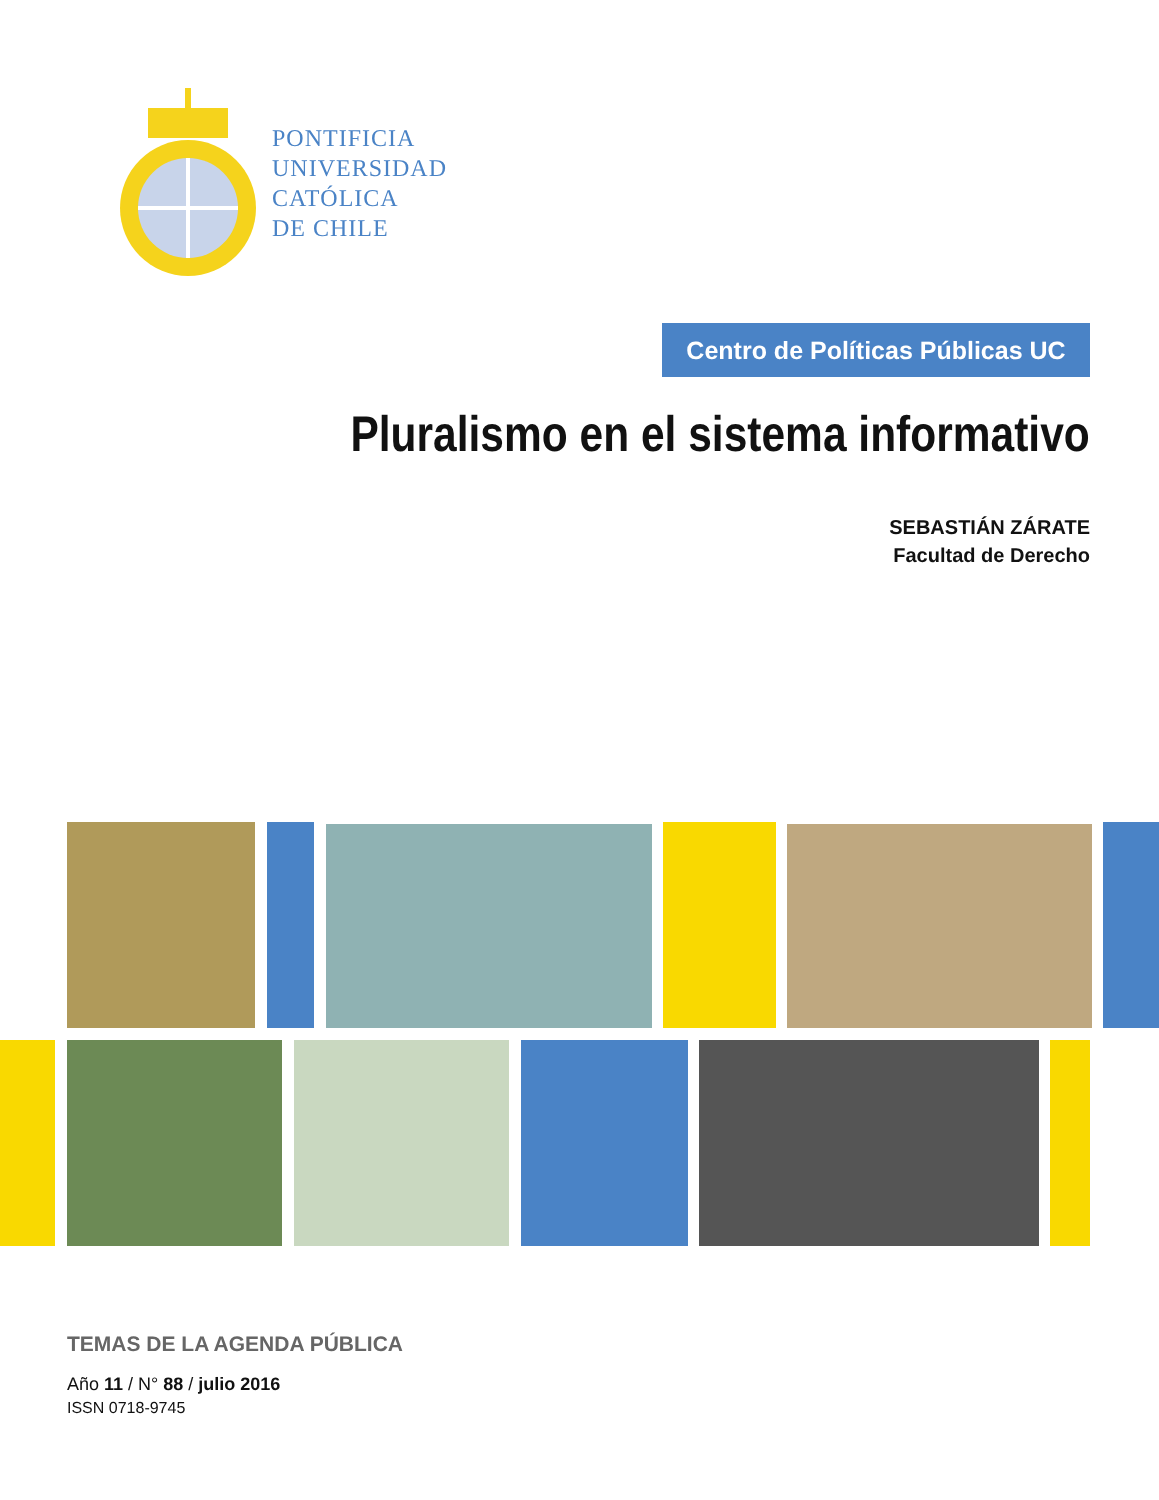PONTIFICIA
UNIVERSIDAD
CATÓLICA
DE CHILE
Centro de Políticas Públicas UC
Pluralismo en el sistema informativo
SEBASTIÁN ZÁRATE
Facultad de Derecho
TEMAS DE LA AGENDA PÚBLICA
Año 11 / N° 88 / julio 2016
ISSN 0718-9745